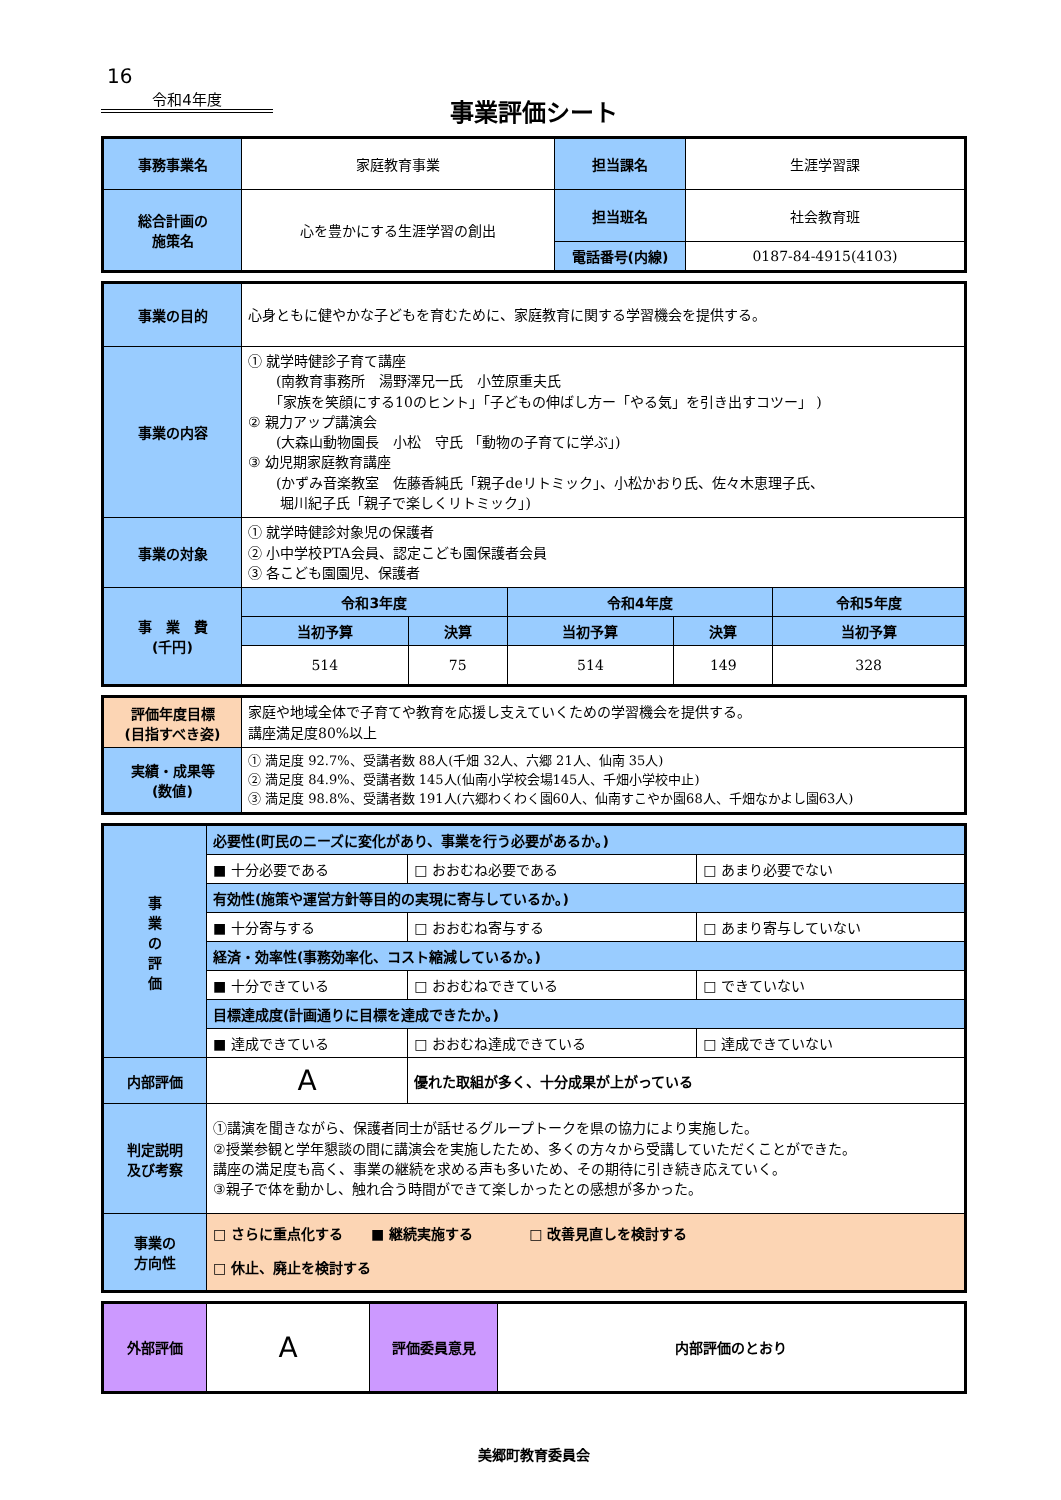16
令和4年度
事業評価シート
| 事務事業名 | 家庭教育事業 | 担当課名 | 生涯学習課 |
| 総合計画の 施策名 | 心を豊かにする生涯学習の創出 | 担当班名 | 社会教育班 |
| | | 電話番号(内線) | 0187-84-4915(4103) |
| 事業の目的 | 心身ともに健やかな子どもを育むために、家庭教育に関する学習機会を提供する。 | | | | |
| 事業の内容 | ① 就学時健診子育て講座 (南教育事務所 湯野澤兄一氏 小笠原重夫氏 「家族を笑顔にする10のヒント」「子どもの伸ばし方ー「やる気」を引き出すコツー」 ) ② 親力アップ講演会 (大森山動物園長 小松 守氏 「動物の子育てに学ぶ」) ③ 幼児期家庭教育講座 (かずみ音楽教室 佐藤香純氏「親子deリトミック」、小松かおり氏、佐々木恵理子氏、 堀川紀子氏「親子で楽しくリトミック」) | | | | |
| 事業の対象 | ① 就学時健診対象児の保護者 ② 小中学校PTA会員、認定こども園保護者会員 ③ 各こども園園児、保護者 | | | | |
| 事 業 費 (千円) | 令和3年度 | | 令和4年度 | | 令和5年度 |
| | 当初予算 | 決算 | 当初予算 | 決算 | 当初予算 |
| | 514 | 75 | 514 | 149 | 328 |
| 評価年度目標 (目指すべき姿) | 家庭や地域全体で子育てや教育を応援し支えていくための学習機会を提供する。 講座満足度80%以上 |
| 実績・成果等 (数値) | ① 満足度 92.7%、受講者数 88人(千畑 32人、六郷 21人、仙南 35人) ② 満足度 84.9%、受講者数 145人(仙南小学校会場145人、千畑小学校中止) ③ 満足度 98.8%、受講者数 191人(六郷わくわく園60人、仙南すこやか園68人、千畑なかよし園63人) |
| 事 業 の 評 価 | 必要性(町民のニーズに変化があり、事業を行う必要があるか。) | | |
| | ■ 十分必要である | □ おおむね必要である | □ あまり必要でない |
| | 有効性(施策や運営方針等目的の実現に寄与しているか。) | | |
| | ■ 十分寄与する | □ おおむね寄与する | □ あまり寄与していない |
| | 経済・効率性(事務効率化、コスト縮減しているか。) | | |
| | ■ 十分できている | □ おおむねできている | □ できていない |
| | 目標達成度(計画通りに目標を達成できたか。) | | |
| | ■ 達成できている | □ おおむね達成できている | □ 達成できていない |
| 内部評価 | A | 優れた取組が多く、十分成果が上がっている | |
| 判定説明 及び考察 | ①講演を聞きながら、保護者同士が話せるグループトークを県の協力により実施した。 ②授業参観と学年懇談の間に講演会を実施したため、多くの方々から受講していただくことができた。 講座の満足度も高く、事業の継続を求める声も多いため、その期待に引き続き応えていく。 ③親子で体を動かし、触れ合う時間ができて楽しかったとの感想が多かった。 | | |
| 事業の 方向性 | □ さらに重点化する ■ 継続実施する □ 改善見直しを検討する □ 休止、廃止を検討する | | |
| 外部評価 | A | 評価委員意見 | 内部評価のとおり |
美郷町教育委員会